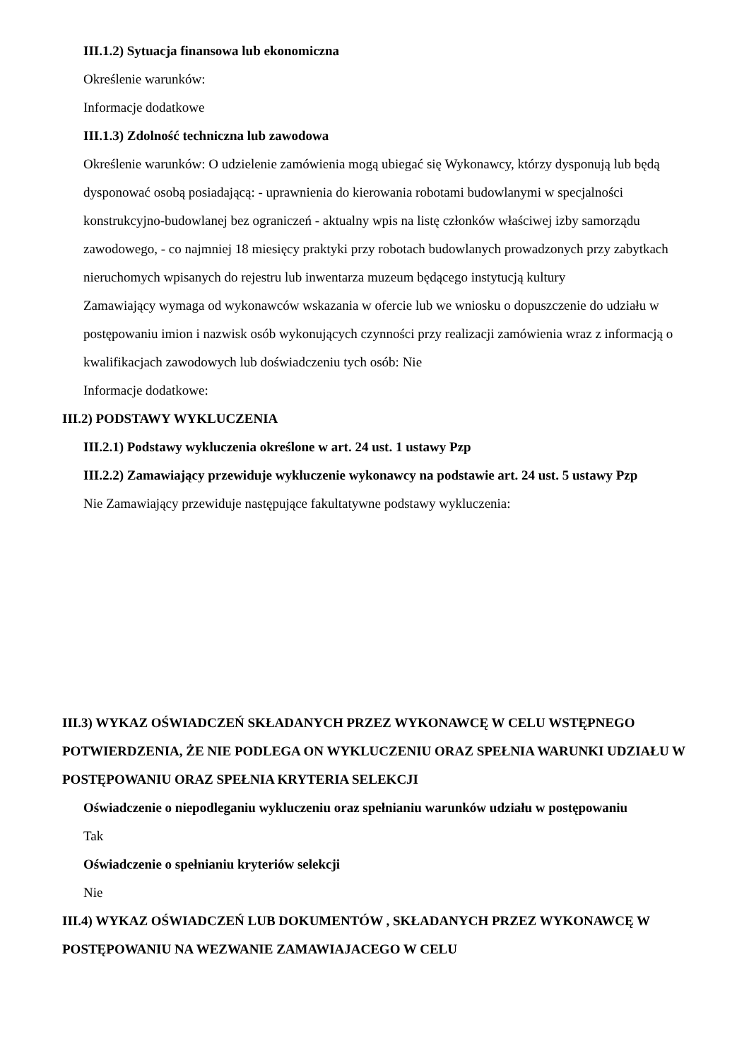III.1.2) Sytuacja finansowa lub ekonomiczna
Określenie warunków:
Informacje dodatkowe
III.1.3) Zdolność techniczna lub zawodowa
Określenie warunków: O udzielenie zamówienia mogą ubiegać się Wykonawcy, którzy dysponują lub będą dysponować osobą posiadającą: - uprawnienia do kierowania robotami budowlanymi w specjalności konstrukcyjno-budowlanej bez ograniczeń - aktualny wpis na listę członków właściwej izby samorządu zawodowego, - co najmniej 18 miesięcy praktyki przy robotach budowlanych prowadzonych przy zabytkach nieruchomych wpisanych do rejestru lub inwentarza muzeum będącego instytucją kultury
Zamawiający wymaga od wykonawców wskazania w ofercie lub we wniosku o dopuszczenie do udziału w postępowaniu imion i nazwisk osób wykonujących czynności przy realizacji zamówienia wraz z informacją o kwalifikacjach zawodowych lub doświadczeniu tych osób: Nie
Informacje dodatkowe:
III.2) PODSTAWY WYKLUCZENIA
III.2.1) Podstawy wykluczenia określone w art. 24 ust. 1 ustawy Pzp
III.2.2) Zamawiający przewiduje wykluczenie wykonawcy na podstawie art. 24 ust. 5 ustawy Pzp
Nie Zamawiający przewiduje następujące fakultatywne podstawy wykluczenia:
III.3) WYKAZ OŚWIADCZEŃ SKŁADANYCH PRZEZ WYKONAWCĘ W CELU WSTĘPNEGO POTWIERDZENIA, ŻE NIE PODLEGA ON WYKLUCZENIU ORAZ SPEŁNIA WARUNKI UDZIAŁU W POSTĘPOWANIU ORAZ SPEŁNIA KRYTERIA SELEKCJI
Oświadczenie o niepodleganiu wykluczeniu oraz spełnianiu warunków udziału w postępowaniu
Tak
Oświadczenie o spełnianiu kryteriów selekcji
Nie
III.4) WYKAZ OŚWIADCZEŃ LUB DOKUMENTÓW , SKŁADANYCH PRZEZ WYKONAWCĘ W POSTĘPOWANIU NA WEZWANIE ZAMAWIAJACEGO W CELU